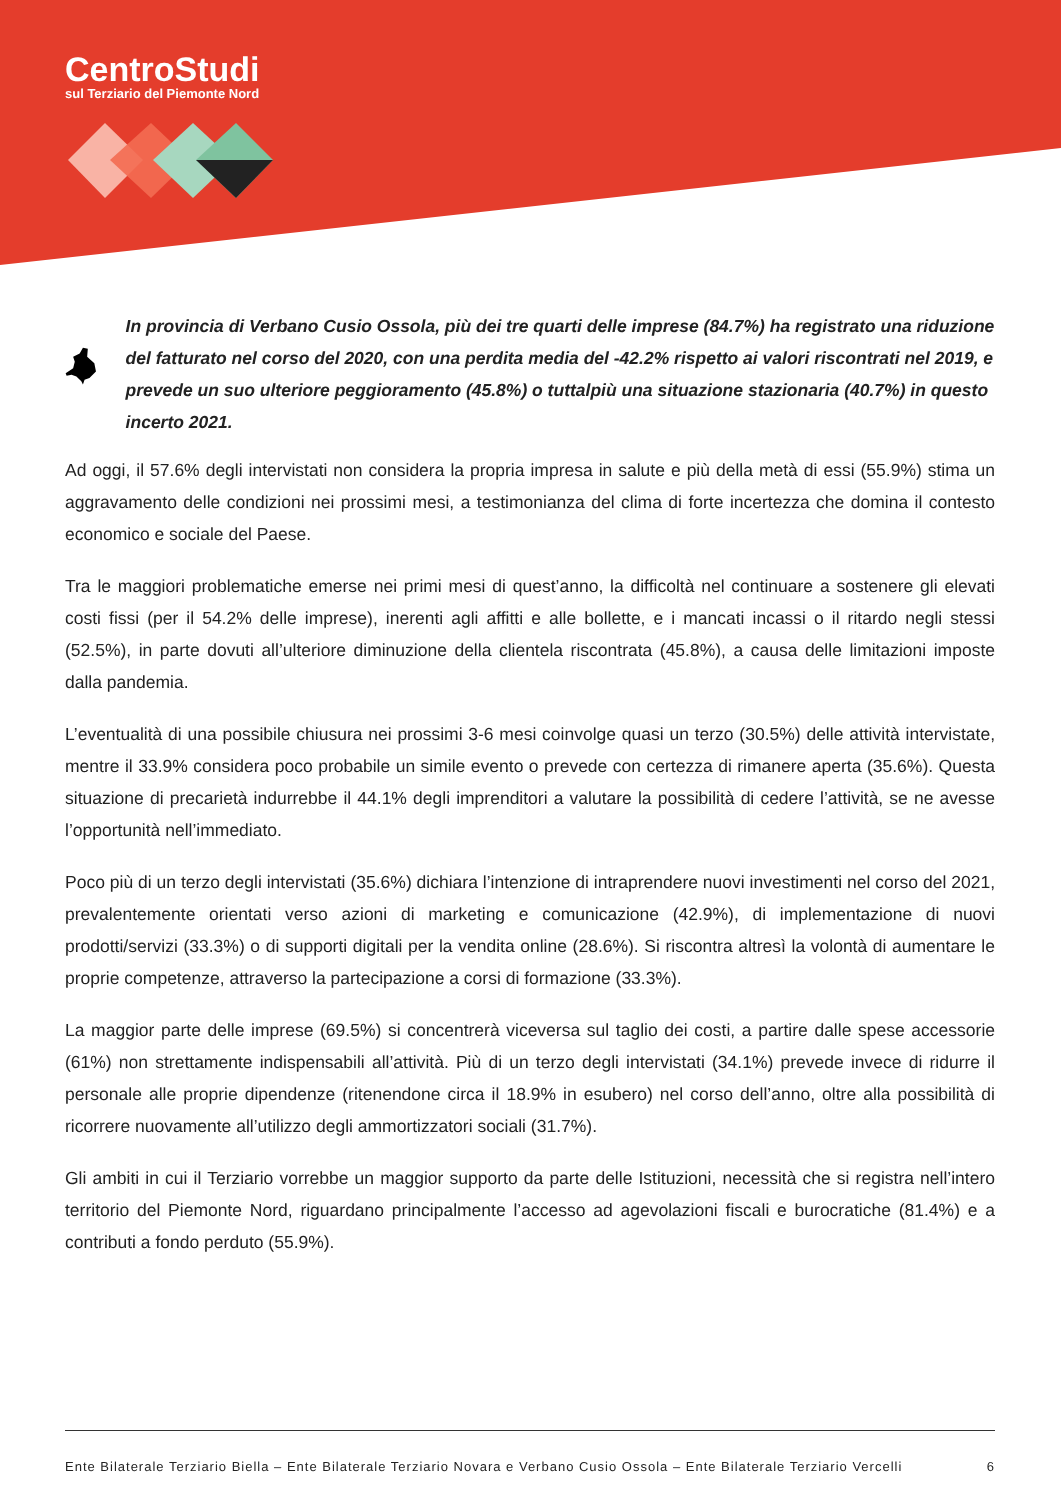CentroStudi
sul Terziario del Piemonte Nord
In provincia di Verbano Cusio Ossola, più dei tre quarti delle imprese (84.7%) ha registrato una riduzione del fatturato nel corso del 2020, con una perdita media del -42.2% rispetto ai valori riscontrati nel 2019, e prevede un suo ulteriore peggioramento (45.8%) o tuttalpiù una situazione stazionaria (40.7%) in questo incerto 2021.
Ad oggi, il 57.6% degli intervistati non considera la propria impresa in salute e più della metà di essi (55.9%) stima un aggravamento delle condizioni nei prossimi mesi, a testimonianza del clima di forte incertezza che domina il contesto economico e sociale del Paese.
Tra le maggiori problematiche emerse nei primi mesi di quest’anno, la difficoltà nel continuare a sostenere gli elevati costi fissi (per il 54.2% delle imprese), inerenti agli affitti e alle bollette, e i mancati incassi o il ritardo negli stessi (52.5%), in parte dovuti all’ulteriore diminuzione della clientela riscontrata (45.8%), a causa delle limitazioni imposte dalla pandemia.
L’eventualità di una possibile chiusura nei prossimi 3-6 mesi coinvolge quasi un terzo (30.5%) delle attività intervistate, mentre il 33.9% considera poco probabile un simile evento o prevede con certezza di rimanere aperta (35.6%). Questa situazione di precarietà indurrebbe il 44.1% degli imprenditori a valutare la possibilità di cedere l’attività, se ne avesse l’opportunità nell’immediato.
Poco più di un terzo degli intervistati (35.6%) dichiara l’intenzione di intraprendere nuovi investimenti nel corso del 2021, prevalentemente orientati verso azioni di marketing e comunicazione (42.9%), di implementazione di nuovi prodotti/servizi (33.3%) o di supporti digitali per la vendita online (28.6%). Si riscontra altresì la volontà di aumentare le proprie competenze, attraverso la partecipazione a corsi di formazione (33.3%).
La maggior parte delle imprese (69.5%) si concentrerà viceversa sul taglio dei costi, a partire dalle spese accessorie (61%) non strettamente indispensabili all’attività. Più di un terzo degli intervistati (34.1%) prevede invece di ridurre il personale alle proprie dipendenze (ritenendone circa il 18.9% in esubero) nel corso dell’anno, oltre alla possibilità di ricorrere nuovamente all’utilizzo degli ammortizzatori sociali (31.7%).
Gli ambiti in cui il Terziario vorrebbe un maggior supporto da parte delle Istituzioni, necessità che si registra nell’intero territorio del Piemonte Nord, riguardano principalmente l’accesso ad agevolazioni fiscali e burocratiche (81.4%) e a contributi a fondo perduto (55.9%).
Ente Bilaterale Terziario Biella – Ente Bilaterale Terziario Novara e Verbano Cusio Ossola – Ente Bilaterale Terziario Vercelli 6